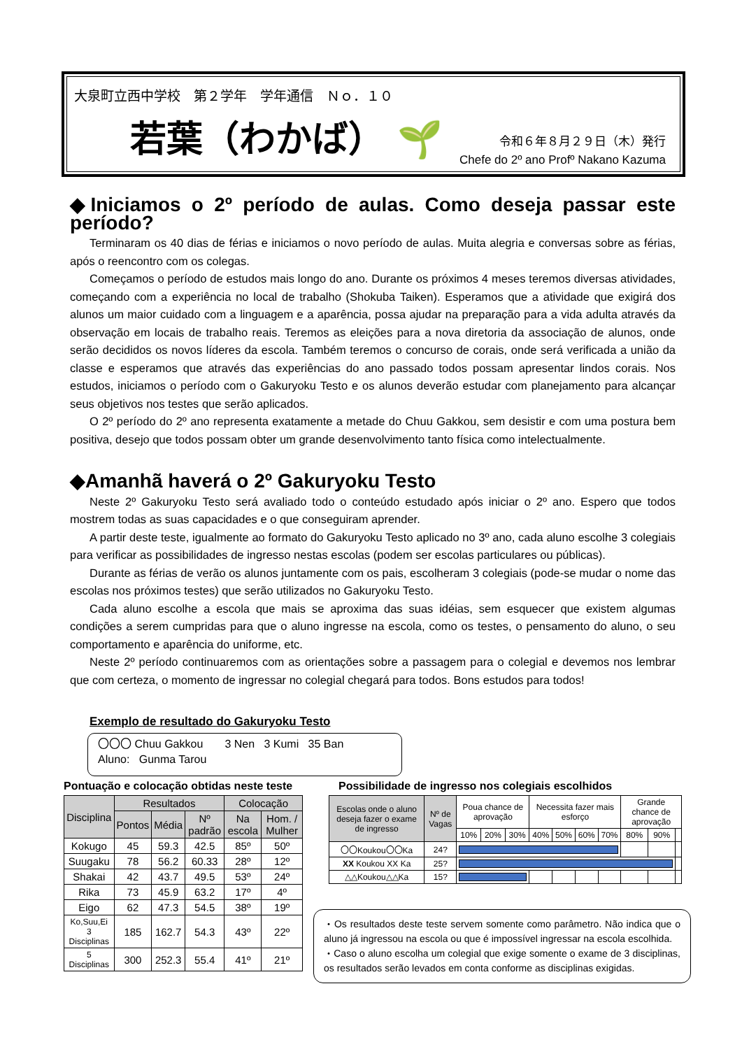大泉町立西中学校　第２学年　学年通信　Ｎｏ．１０
若葉（わかば） 🌱
令和６年８月２９日（木）発行
Chefe do 2º ano Profº Nakano Kazuma
◆Iniciamos o 2º período de aulas. Como deseja passar este período?
Terminaram os 40 dias de férias e iniciamos o novo período de aulas. Muita alegria e conversas sobre as férias, após o reencontro com os colegas.
Começamos o período de estudos mais longo do ano. Durante os próximos 4 meses teremos diversas atividades, começando com a experiência no local de trabalho (Shokuba Taiken). Esperamos que a atividade que exigirá dos alunos um maior cuidado com a linguagem e a aparência, possa ajudar na preparação para a vida adulta através da observação em locais de trabalho reais. Teremos as eleições para a nova diretoria da associação de alunos, onde serão decididos os novos líderes da escola. Também teremos o concurso de corais, onde será verificada a união da classe e esperamos que através das experiências do ano passado todos possam apresentar lindos corais. Nos estudos, iniciamos o período com o Gakuryoku Testo e os alunos deverão estudar com planejamento para alcançar seus objetivos nos testes que serão aplicados.
O 2º período do 2º ano representa exatamente a metade do Chuu Gakkou, sem desistir e com uma postura bem positiva, desejo que todos possam obter um grande desenvolvimento tanto física como intelectualmente.
◆Amanhã haverá o 2º Gakuryoku Testo
Neste 2º Gakuryoku Testo será avaliado todo o conteúdo estudado após iniciar o 2º ano. Espero que todos mostrem todas as suas capacidades e o que conseguiram aprender.
A partir deste teste, igualmente ao formato do Gakuryoku Testo aplicado no 3º ano, cada aluno escolhe 3 colegiais para verificar as possibilidades de ingresso nestas escolas (podem ser escolas particulares ou públicas).
Durante as férias de verão os alunos juntamente com os pais, escolheram 3 colegiais (pode-se mudar o nome das escolas nos próximos testes) que serão utilizados no Gakuryoku Testo.
Cada aluno escolhe a escola que mais se aproxima das suas idéias, sem esquecer que existem algumas condições a serem cumpridas para que o aluno ingresse na escola, como os testes, o pensamento do aluno, o seu comportamento e aparência do uniforme, etc.
Neste 2º período continuaremos com as orientações sobre a passagem para o colegial e devemos nos lembrar que com certeza, o momento de ingressar no colegial chegará para todos. Bons estudos para todos!
Exemplo de resultado do Gakuryoku Testo
〇〇〇 Chuu Gakkou 3 Nen 3 Kumi 35 Ban
Aluno: Gunma Tarou
Pontuação e colocação obtidas neste teste
| Disciplina | Resultados | | | Colocação | |
| --- | --- | --- | --- | --- | --- |
| | Pontos | Média | Nº padrão | Na escola | Hom. / Mulher |
| Kokugo | 45 | 59.3 | 42.5 | 85º | 50º |
| Suugaku | 78 | 56.2 | 60.33 | 28º | 12º |
| Shakai | 42 | 43.7 | 49.5 | 53º | 24º |
| Rika | 73 | 45.9 | 63.2 | 17º | 4º |
| Eigo | 62 | 47.3 | 54.5 | 38º | 19º |
| Ko,Suu,Ei 3 Disciplinas | 185 | 162.7 | 54.3 | 43º | 22º |
| 5 Disciplinas | 300 | 252.3 | 55.4 | 41º | 21º |
Possibilidade de ingresso nos colegiais escolhidos
| Escolas onde o aluno deseja fazer o exame de ingresso | Nº de Vagas | Poua chance de aprovação | | | Necessita fazer mais esforço | | | | Grande chance de aprovação | | |
| --- | --- | --- | --- | --- | --- | --- | --- | --- | --- | --- | --- |
| | | 10% | 20% | 30% | 40% | 50% | 60% | 70% | 80% | 90% | |
| 〇〇Koukou〇〇Ka | 24? | | | | | | | | | | |
| XX Koukou XX Ka | 25? | | | | | | | | | | |
| △△Koukou△△Ka | 15? | | | | | | | | | | |
・Os resultados deste teste servem somente como parâmetro. Não indica que o aluno já ingressou na escola ou que é impossível ingressar na escola escolhida.
・Caso o aluno escolha um colegial que exige somente o exame de 3 disciplinas, os resultados serão levados em conta conforme as disciplinas exigidas.